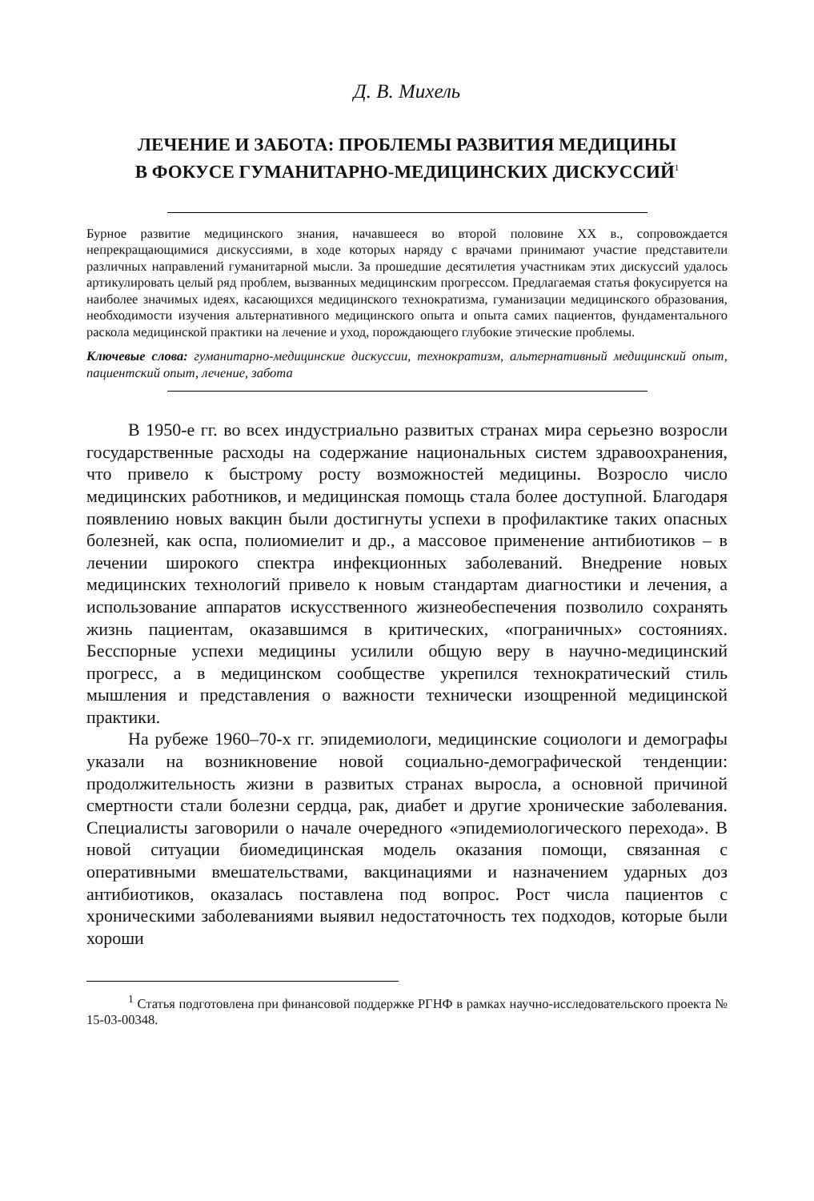Д. В. Михель
ЛЕЧЕНИЕ И ЗАБОТА: ПРОБЛЕМЫ РАЗВИТИЯ МЕДИЦИНЫ
В ФОКУСЕ ГУМАНИТАРНО-МЕДИЦИНСКИХ ДИСКУССИЙ<sup>1</sup>
Бурное развитие медицинского знания, начавшееся во второй половине XX в., сопровождается непрекращающимися дискуссиями, в ходе которых наряду с врачами принимают участие представители различных направлений гуманитарной мысли. За прошедшие десятилетия участникам этих дискуссий удалось артикулировать целый ряд проблем, вызванных медицинским прогрессом. Предлагаемая статья фокусируется на наиболее значимых идеях, касающихся медицинского технократизма, гуманизации медицинского образования, необходимости изучения альтернативного медицинского опыта и опыта самих пациентов, фундаментального раскола медицинской практики на лечение и уход, порождающего глубокие этические проблемы.
Ключевые слова: гуманитарно-медицинские дискуссии, технократизм, альтернативный медицинский опыт, пациентский опыт, лечение, забота
В 1950-е гг. во всех индустриально развитых странах мира серьезно возросли государственные расходы на содержание национальных систем здравоохранения, что привело к быстрому росту возможностей медицины. Возросло число медицинских работников, и медицинская помощь стала более доступной. Благодаря появлению новых вакцин были достигнуты успехи в профилактике таких опасных болезней, как оспа, полиомиелит и др., а массовое применение антибиотиков – в лечении широкого спектра инфекционных заболеваний. Внедрение новых медицинских технологий привело к новым стандартам диагностики и лечения, а использование аппаратов искусственного жизнеобеспечения позволило сохранять жизнь пациентам, оказавшимся в критических, «пограничных» состояниях. Бесспорные успехи медицины усилили общую веру в научно-медицинский прогресс, а в медицинском сообществе укрепился технократический стиль мышления и представления о важности технически изощренной медицинской практики.
На рубеже 1960–70-х гг. эпидемиологи, медицинские социологи и демографы указали на возникновение новой социально-демографической тенденции: продолжительность жизни в развитых странах выросла, а основной причиной смертности стали болезни сердца, рак, диабет и другие хронические заболевания. Специалисты заговорили о начале очередного «эпидемиологического перехода». В новой ситуации биомедицинская модель оказания помощи, связанная с оперативными вмешательствами, вакцинациями и назначением ударных доз антибиотиков, оказалась поставлена под вопрос. Рост числа пациентов с хроническими заболеваниями выявил недостаточность тех подходов, которые были хороши
<sup>1</sup> Статья подготовлена при финансовой поддержке РГНФ в рамках научно-исследовательского проекта № 15-03-00348.